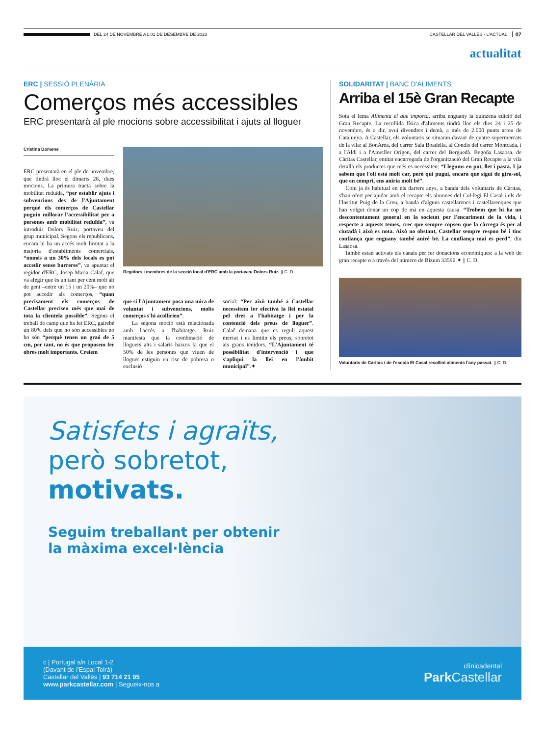DEL 24 DE NOVEMBRE A L'01 DE DESEMBRE DE 2023 CASTELLAR DEL VALLÈS · L'ACTUAL 07
actualitat
ERC | SESSIÓ PLENÀRIA
Comerços més accessibles
ERC presentarà al ple mocions sobre accessibilitat i ajuts al lloguer
Cristina Domene
ERC presentarà en el ple de novembre, que tindrà lloc el dimarts 28, dues mocions. La primera tracta sobre la mobilitat reduïda, “per establir ajuts i subvencions des de l'Ajuntament perquè els comerços de Castellar puguin millorar l'accessibilitat per a persones amb mobilitat reduïda”, va introduir Dolors Ruiz, portaveu del grup municipal. Segons els republicans, encara hi ha un accés molt limitat a la majoria d'establiments comercials, “només a un 30% dels locals es pot accedir sense barreres”, va apuntar el regidor d'ERC, Josep Maria Calaf, que va afegir que és un tant per cent molt alt de gent –entre un 15 i un 20%– que no pot accedir als comerços, “quan precisament els comerços de Castellar precisen més que mai de tota la clientela possible”. Segons el treball de camp que ha fet ERC, gairebé un 80% dels que no són accessibles no ho són “perquè tenen un graó de 5 cm, per tant, no és que proposem fer obres molt importants. Creiem
Regidors i membres de la secció local d'ERC amb la portaveu Dolors Ruiz. || C. D.
que si l'Ajuntament posa una mica de voluntat i subvencions, molts comerços s'hi acollirien”.
La segona moció està relacionada amb l'accés a l'habitatge. Ruiz manifesta que la combinació de lloguers alts i salaris baixos fa que el 50% de les persones que viuen de lloguer estiguin en risc de pobresa o exclusió
social: “Per això també a Castellar necessitem fer efectiva la llei estatal pel dret a l'habitatge i per la contenció dels preus de lloguer”. Calaf demana que es reguli aquest mercat i es limitin els preus, sobretot als grans tenidors. “L'Ajuntament té possibilitat d'intervenció i que s'apliqui la llei en l'àmbit municipal”.✦
SOLIDARITAT | BANC D'ALIMENTS
Arriba el 15è Gran Recapte
Sota el lema Alimenta el que importa, arriba enguany la quinzena edició del Gran Recapte. La recollida física d'aliments tindrà lloc els dies 24 i 25 de novembre, és a dir, avui divendres i demà, a més de 2.000 punts arreu de Catalunya. A Castellar, els voluntaris se situaran davant de quatre supermercats de la vila: al BonÀrea, del carrer Sala Boadella, al Condis del carrer Montcada, i a l'Aldi i a l'Ametller Origen, del carrer del Berguedà. Begoña Lasaosa, de Càritas Castellar, entitat encarregada de l'organització del Gran Recapte a la vila detalla els productes que més es necessiten: “Llegums en pot, llet i pasta. I ja sabem que l'oli està molt car, però qui pugui, encara que sigui de gira-sol, que en compri, ens aniria molt bé”.
Com ja és habitual en els darrers anys, a banda dels voluntaris de Càritas, s'han ofert per ajudar amb el recapte els alumnes del Col·legi El Casal i els de l'Institut Puig de la Creu, a banda d'alguns castellarencs i castellarenques que han volgut donar un cop de mà en aquesta causa. “Trobem que hi ha un descontentament general en la societat per l'encariment de la vida, i respecte a aquests temes, crec que sempre copsen que la càrrega és per al ciutadà i això es nota. Això no obstant, Castellar sempre respon bé i tinc confiança que enguany també aniré bé. La confiança mai es perd”, diu Lasaosa.
També estan activats els canals per fer donacions econòmiques: a la web de gran recapte o a través del número de Bizum 33596.✦ || C. D.
Voluntaris de Càritas i de l'escola El Casal recollint aliments l'any passat. || C. D.
Satisfets i agraïts,
però sobretot,
motivats.
Seguim treballant per obtenir
la màxima excel·lència
c | Portugal s/n Local 1-2
(Davant de l'Espai Tolrà)
Castellar del Vallès | 93 714 21 95
www.parkcastellar.com | Segueix-nos a
clínicadental
Park Castellar